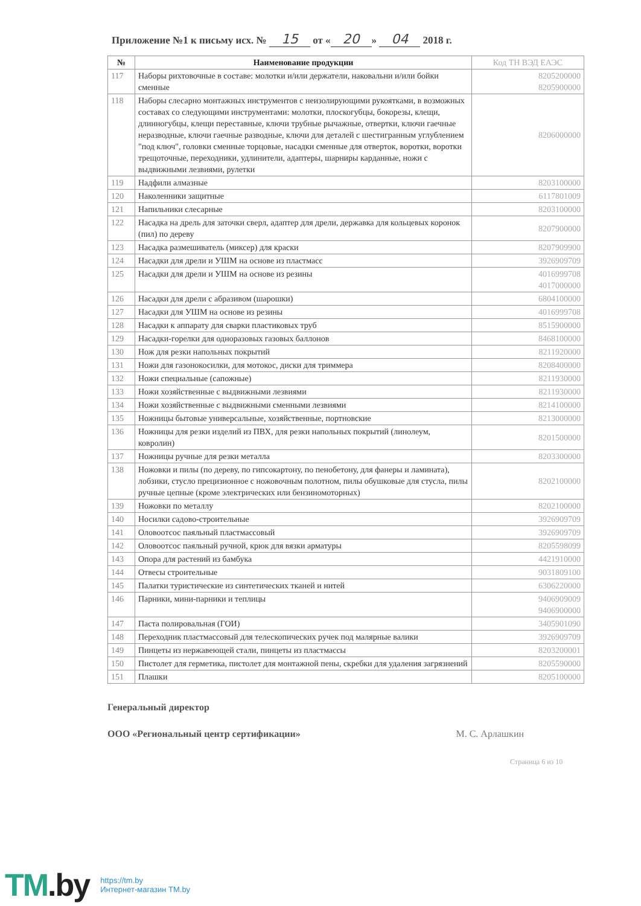Приложение №1 к письму исх. № 15 от « 20 » 04 2018 г.
| № | Наименование продукции | Код ТН ВЭД ЕАЭС |
| --- | --- | --- |
| 117 | Наборы рихтовочные в составе: молотки и/или держатели, наковальни и/или бойки сменные | 8205200000 8205900000 |
| 118 | Наборы слесарно монтажных инструментов с неизолирующими рукоятками, в возможных составах со следующими инструментами: молотки, плоскогубцы, бокорезы, клещи, длинногубцы, клещи переставные, ключи трубные рычажные, отвертки, ключи гаечные неразводные, ключи гаечные разводные, ключи для деталей с шестигранным углублением "под ключ", головки сменные торцовые, насадки сменные для отверток, воротки, воротки трещоточные, переходники, удлинители, адаптеры, шарниры карданные, ножи с выдвижными лезвиями, рулетки | 8206000000 |
| 119 | Надфили алмазные | 8203100000 |
| 120 | Наколенники защитные | 6117801009 |
| 121 | Напильники слесарные | 8203100000 |
| 122 | Насадка на дрель для заточки сверл, адаптер для дрели, державка для кольцевых коронок (пил) по дереву | 8207900000 |
| 123 | Насадка размешиватель (миксер) для краски | 8207909900 |
| 124 | Насадки для дрели и УШМ на основе из пластмасс | 3926909709 |
| 125 | Насадки для дрели и УШМ на основе из резины | 4016999708 4017000000 |
| 126 | Насадки для дрели с абразивом (шарошки) | 6804100000 |
| 127 | Насадки для УШМ на основе из резины | 4016999708 |
| 128 | Насадки к аппарату для сварки пластиковых труб | 8515900000 |
| 129 | Насадки-горелки для одноразовых газовых баллонов | 8468100000 |
| 130 | Нож для резки напольных покрытий | 8211920000 |
| 131 | Ножи для газонокосилки, для мотокос, диски для триммера | 8208400000 |
| 132 | Ножи специальные (сапожные) | 8211930000 |
| 133 | Ножи хозяйственные с выдвижными лезвиями | 8211930000 |
| 134 | Ножи хозяйственные с выдвижными сменными лезвиями | 8214100000 |
| 135 | Ножницы бытовые универсальные, хозяйственные, портновские | 8213000000 |
| 136 | Ножницы для резки изделий из ПВХ, для резки напольных покрытий (линолеум, ковролин) | 8201500000 |
| 137 | Ножницы ручные для резки металла | 8203300000 |
| 138 | Ножовки и пилы (по дереву, по гипсокартону, по пенобетону, для фанеры и ламината), лобзики, стусло прецизионное с ножовочным полотном, пилы обушковые для стусла, пилы ручные цепные (кроме электрических или бензиномоторных) | 8202100000 |
| 139 | Ножовки по металлу | 8202100000 |
| 140 | Носилки садово-строительные | 3926909709 |
| 141 | Оловоотсос паяльный пластмассовый | 3926909709 |
| 142 | Оловоотсос паяльный ручной, крюк для вязки арматуры | 8205598099 |
| 143 | Опора для растений из бамбука | 4421910000 |
| 144 | Отвесы строительные | 9031809100 |
| 145 | Палатки туристические из синтетических тканей и нитей | 6306220000 |
| 146 | Парники, мини-парники и теплицы | 9406909009 9406900000 |
| 147 | Паста полировальная (ГОИ) | 3405901090 |
| 148 | Переходник пластмассовый для телескопических ручек под малярные валики | 3926909709 |
| 149 | Пинцеты из нержавеющей стали, пинцеты из пластмассы | 8203200001 |
| 150 | Пистолет для герметика, пистолет для монтажной пены, скребки для удаления загрязнений | 8205590000 |
| 151 | Плашки | 8205100000 |
Генеральный директор
ООО «Региональный центр сертификации» М. С. Арлашкин
Страница 6 из 10
TM.by
https://tm.by
Интернет-магазин TM.by